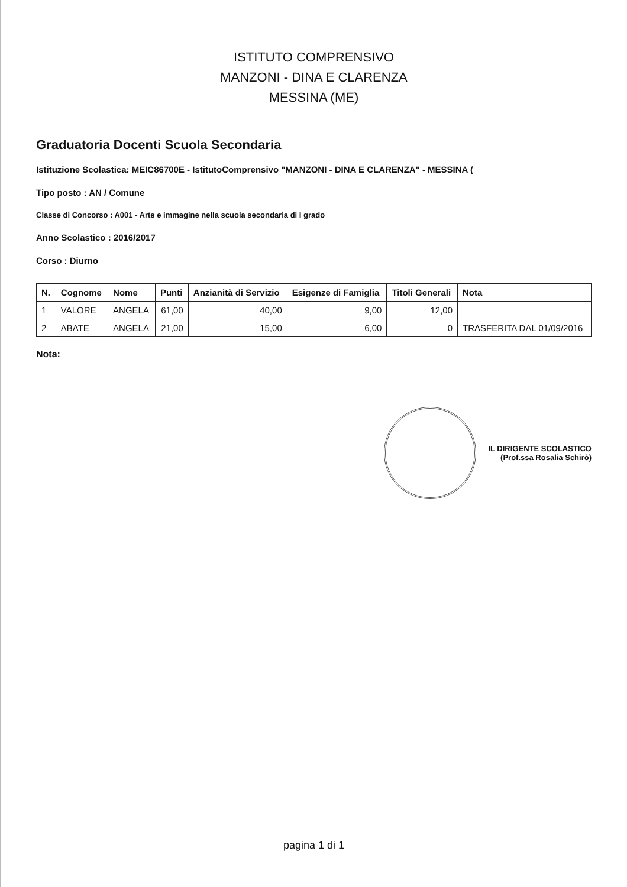ISTITUTO COMPRENSIVO
MANZONI - DINA E CLARENZA
MESSINA (ME)
Graduatoria Docenti Scuola Secondaria
Istituzione Scolastica: MEIC86700E - IstitutoComprensivo "MANZONI - DINA E CLARENZA" - MESSINA (
Tipo posto : AN / Comune
Classe di Concorso : A001 - Arte e immagine nella scuola secondaria di I grado
Anno Scolastico : 2016/2017
Corso : Diurno
| N. | Cognome | Nome | Punti | Anzianità di Servizio | Esigenze di Famiglia | Titoli Generali | Nota |
| --- | --- | --- | --- | --- | --- | --- | --- |
| 1 | VALORE | ANGELA | 61,00 | 40,00 | 9,00 | 12,00 | |
| 2 | ABATE | ANGELA | 21,00 | 15,00 | 6,00 | 0 | TRASFERITA DAL 01/09/2016 |
Nota:
IL DIRIGENTE SCOLASTICO
(Prof.ssa Rosalia Schirò)
pagina 1 di 1